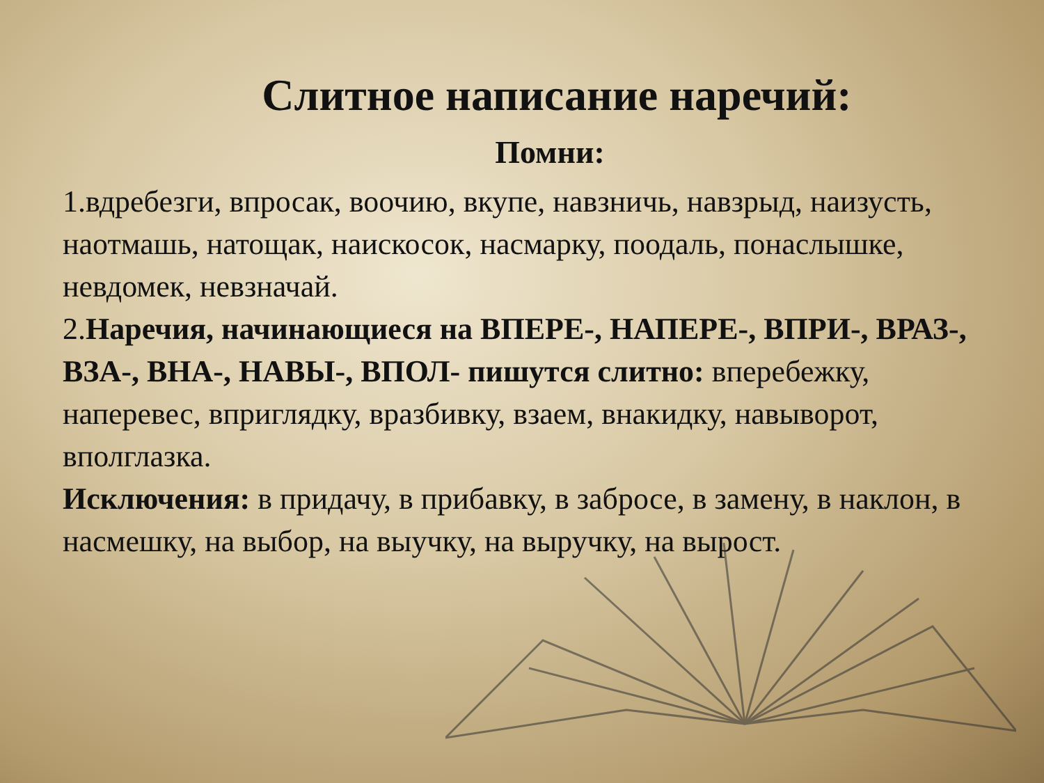Слитное написание наречий:
Помни:
1.вдребезги, впросак, воочию, вкупе, навзничь, навзрыд, наизусть, наотмашь, натощак, наискосок, насмарку, поодаль, понаслышке, невдомек, невзначай.
2.Наречия, начинающиеся на ВПЕРЕ-, НАПЕРЕ-, ВПРИ-, ВРАЗ-, ВЗА-, ВНА-, НАВЫ-, ВПОЛ- пишутся слитно: вперебежку, наперевес, вприглядку, вразбивку, взаем, внакидку, навыворот, вполглазка.
Исключения: в придачу, в прибавку, в забросе, в замену, в наклон, в насмешку, на выбор, на выучку, на выручку, на вырост.